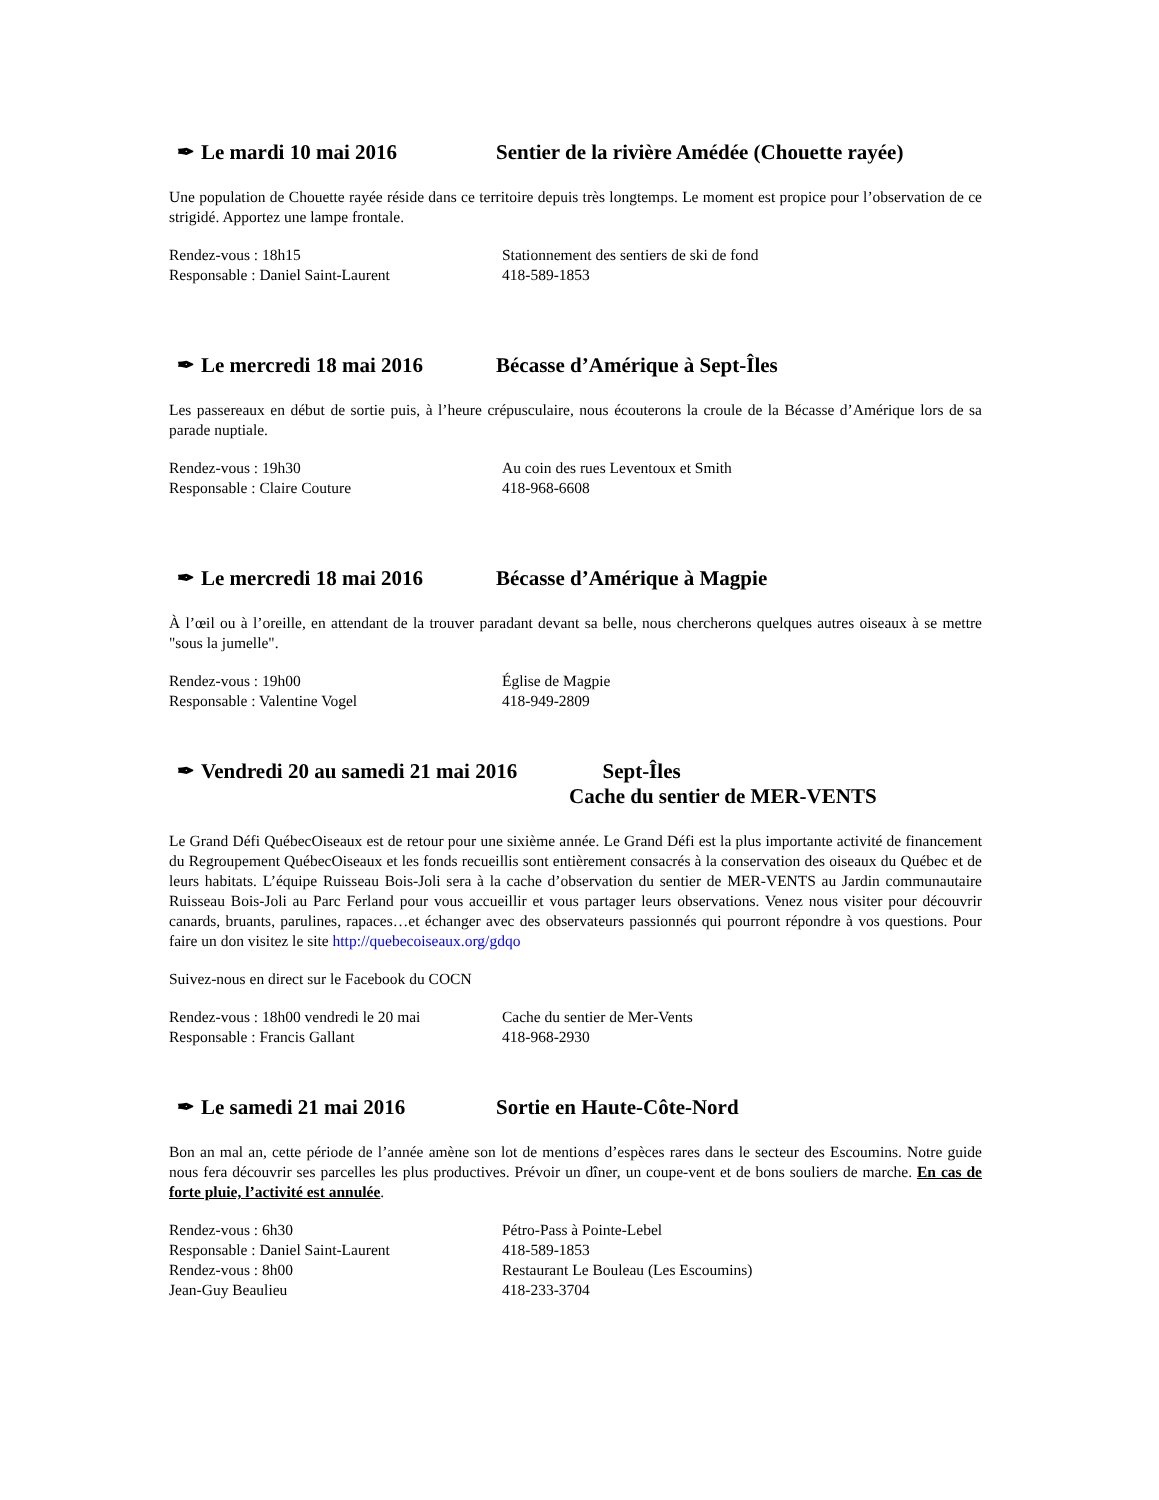✒ Le mardi 10 mai 2016 Sentier de la rivière Amédée (Chouette rayée)
Une population de Chouette rayée réside dans ce territoire depuis très longtemps. Le moment est propice pour l’observation de ce strigidé. Apportez une lampe frontale.
Rendez-vous : 18h15 Stationnement des sentiers de ski de fond
Responsable : Daniel Saint-Laurent 418-589-1853
✒ Le mercredi 18 mai 2016 Bécasse d’Amérique à Sept-Îles
Les passereaux en début de sortie puis, à l’heure crépusculaire, nous écouterons la croule de la Bécasse d’Amérique lors de sa parade nuptiale.
Rendez-vous : 19h30 Au coin des rues Leventoux et Smith
Responsable : Claire Couture 418-968-6608
✒ Le mercredi 18 mai 2016 Bécasse d’Amérique à Magpie
À l’œil ou à l’oreille, en attendant de la trouver paradant devant sa belle, nous chercherons quelques autres oiseaux à se mettre "sous la jumelle".
Rendez-vous : 19h00 Église de Magpie
Responsable : Valentine Vogel 418-949-2809
✒ Vendredi 20 au samedi 21 mai 2016 Sept-Îles
Cache du sentier de MER-VENTS
Le Grand Défi QuébecOiseaux est de retour pour une sixième année. Le Grand Défi est la plus importante activité de financement du Regroupement QuébecOiseaux et les fonds recueillis sont entièrement consacrés à la conservation des oiseaux du Québec et de leurs habitats. L’équipe Ruisseau Bois-Joli sera à la cache d’observation du sentier de MER-VENTS au Jardin communautaire Ruisseau Bois-Joli au Parc Ferland pour vous accueillir et vous partager leurs observations. Venez nous visiter pour découvrir canards, bruants, parulines, rapaces…et échanger avec des observateurs passionnés qui pourront répondre à vos questions. Pour faire un don visitez le site http://quebecoiseaux.org/gdqo
Suivez-nous en direct sur le Facebook du COCN
Rendez-vous : 18h00 vendredi le 20 mai Cache du sentier de Mer-Vents
Responsable : Francis Gallant 418-968-2930
✒ Le samedi 21 mai 2016 Sortie en Haute-Côte-Nord
Bon an mal an, cette période de l’année amène son lot de mentions d’espèces rares dans le secteur des Escoumins. Notre guide nous fera découvrir ses parcelles les plus productives. Prévoir un dîner, un coupe-vent et de bons souliers de marche. En cas de forte pluie, l’activité est annulée.
Rendez-vous : 6h30 Pétro-Pass à Pointe-Lebel
Responsable : Daniel Saint-Laurent 418-589-1853
Rendez-vous : 8h00 Restaurant Le Bouleau (Les Escoumins)
Jean-Guy Beaulieu 418-233-3704